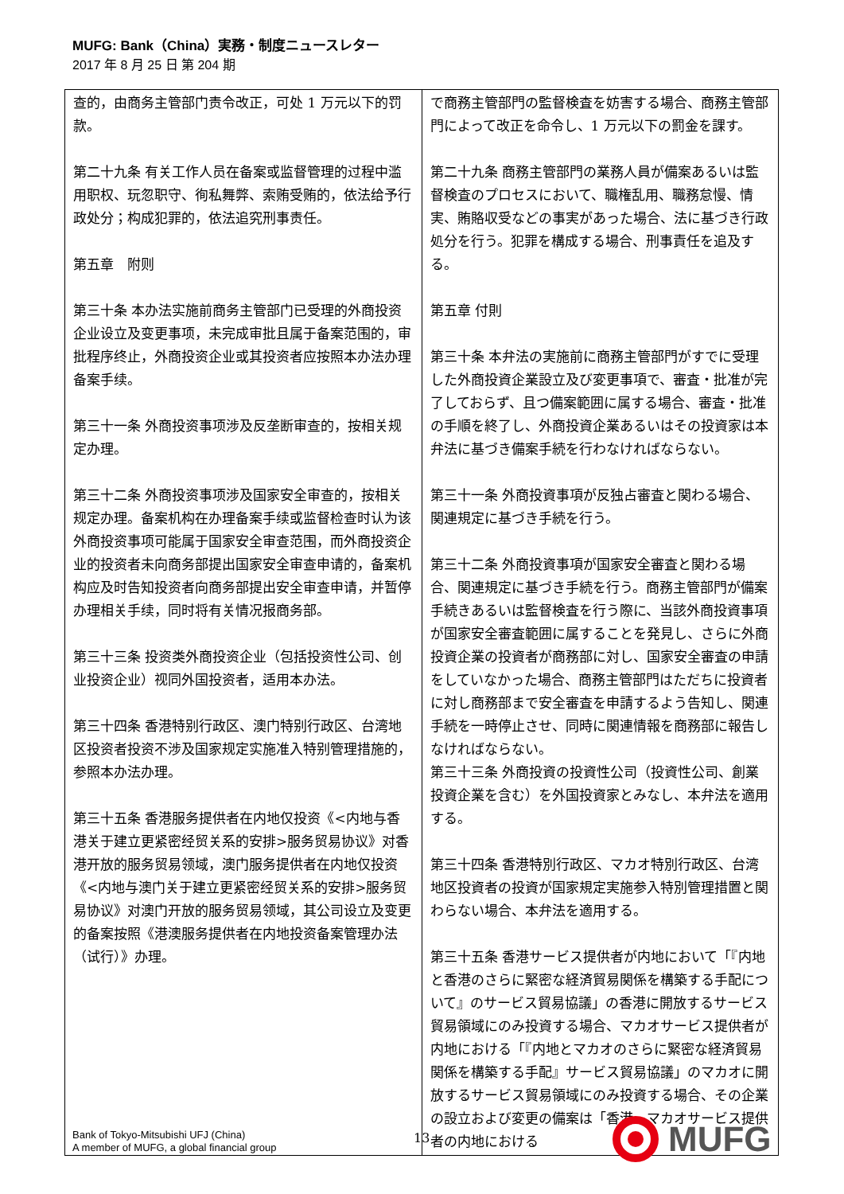MUFG: Bank（China）実務・制度ニュースレター
2017 年 8 月 25 日 第 204 期
| 查的，由商务主管部门责令改正，可处 1 万元以下的罚款。 第二十九条 有关工作人员在备案或监督管理的过程中滥用职权、玩忽职守、徇私舞弊、索贿受贿的，依法给予行政处分；构成犯罪的，依法追究刑事责任。 第五章 附则 第三十条 本办法实施前商务主管部门已受理的外商投资企业设立及变更事项，未完成审批且属于备案范围的，审批程序终止，外商投资企业或其投资者应按照本办法办理备案手续。 第三十一条 外商投资事项涉及反垄断审查的，按相关规定办理。 第三十二条 外商投资事项涉及国家安全审查的，按相关规定办理。备案机构在办理备案手续或监督检查时认为该外商投资事项可能属于国家安全审查范围，而外商投资企业的投资者未向商务部提出国家安全审查申请的，备案机构应及时告知投资者向商务部提出安全审查申请，并暂停办理相关手续，同时将有关情况报商务部。 第三十三条 投资类外商投资企业（包括投资性公司、创业投资企业）视同外国投资者，适用本办法。 第三十四条 香港特别行政区、澳门特别行政区、台湾地区投资者投资不涉及国家规定实施准入特别管理措施的，参照本办法办理。 第三十五条 香港服务提供者在内地仅投资《<内地与香港关于建立更紧密经贸关系的安排>服务贸易协议》对香港开放的服务贸易领域，澳门服务提供者在内地仅投资《<内地与澳门关于建立更紧密经贸关系的安排>服务贸易协议》对澳门开放的服务贸易领域，其公司设立及变更的备案按照《港澳服务提供者在内地投资备案管理办法（试行）》办理。 | で商務主管部門の監督検査を妨害する場合、商務主管部門によって改正を命令し、1 万元以下の罰金を課す。 第二十九条 商務主管部門の業務人員が備案あるいは監督検査のプロセスにおいて、職権乱用、職務怠慢、情実、賄賂収受などの事実があった場合、法に基づき行政処分を行う。犯罪を構成する場合、刑事責任を追及する。 第五章 付則 第三十条 本弁法の実施前に商務主管部門がすでに受理した外商投資企業設立及び変更事項で、審査・批准が完了しておらず、且つ備案範囲に属する場合、審査・批准の手順を終了し、外商投資企業あるいはその投資家は本弁法に基づき備案手続を行わなければならない。 第三十一条 外商投資事項が反独占審査と関わる場合、関連規定に基づき手続を行う。 第三十二条 外商投資事項が国家安全審査と関わる場合、関連規定に基づき手続を行う。商務主管部門が備案手続きあるいは監督検査を行う際に、当該外商投資事項が国家安全審査範囲に属することを発見し、さらに外商投資企業の投資者が商務部に対し、国家安全審査の申請をしていなかった場合、商務主管部門はただちに投資者に対し商務部まで安全審査を申請するよう告知し、関連手続を一時停止させ、同時に関連情報を商務部に報告しなければならない。 第三十三条 外商投資の投資性公司（投資性公司、創業投資企業を含む）を外国投資家とみなし、本弁法を適用する。 第三十四条 香港特別行政区、マカオ特別行政区、台湾地区投資者の投資が国家規定実施参入特別管理措置と関わらない場合、本弁法を適用する。 第三十五条 香港サービス提供者が内地において「『内地と香港のさらに緊密な経済貿易関係を構築する手配について』のサービス貿易協議」の香港に開放するサービス貿易領域にのみ投資する場合、マカオサービス提供者が内地における「『内地とマカオのさらに緊密な経済貿易関係を構築する手配』サービス貿易協議」のマカオに開放するサービス貿易領域にのみ投資する場合、その企業の設立および変更の備案は「香港、マカオサービス提供者の内地における |
Bank of Tokyo-Mitsubishi UFJ (China)
A member of MUFG, a global financial group
13
MUFG